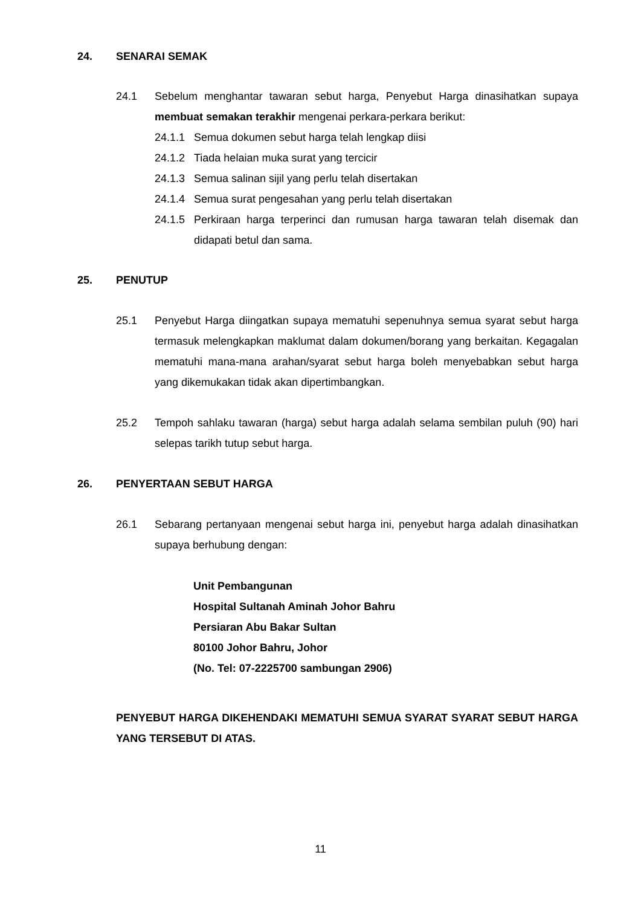24. SENARAI SEMAK
24.1
Sebelum menghantar tawaran sebut harga, Penyebut Harga dinasihatkan supaya membuat semakan terakhir mengenai perkara-perkara berikut:
24.1.1 Semua dokumen sebut harga telah lengkap diisi
24.1.2 Tiada helaian muka surat yang tercicir
24.1.3 Semua salinan sijil yang perlu telah disertakan
24.1.4 Semua surat pengesahan yang perlu telah disertakan
24.1.5 Perkiraan harga terperinci dan rumusan harga tawaran telah disemak dan didapati betul dan sama.
25. PENUTUP
25.1
Penyebut Harga diingatkan supaya mematuhi sepenuhnya semua syarat sebut harga termasuk melengkapkan maklumat dalam dokumen/borang yang berkaitan. Kegagalan mematuhi mana-mana arahan/syarat sebut harga boleh menyebabkan sebut harga yang dikemukakan tidak akan dipertimbangkan.
25.2
Tempoh sahlaku tawaran (harga) sebut harga adalah selama sembilan puluh (90) hari selepas tarikh tutup sebut harga.
26. PENYERTAAN SEBUT HARGA
26.1
Sebarang pertanyaan mengenai sebut harga ini, penyebut harga adalah dinasihatkan supaya berhubung dengan:
Unit Pembangunan
Hospital Sultanah Aminah Johor Bahru
Persiaran Abu Bakar Sultan
80100 Johor Bahru, Johor
(No. Tel: 07-2225700 sambungan 2906)
PENYEBUT HARGA DIKEHENDAKI MEMATUHI SEMUA SYARAT SYARAT SEBUT HARGA YANG TERSEBUT DI ATAS.
11